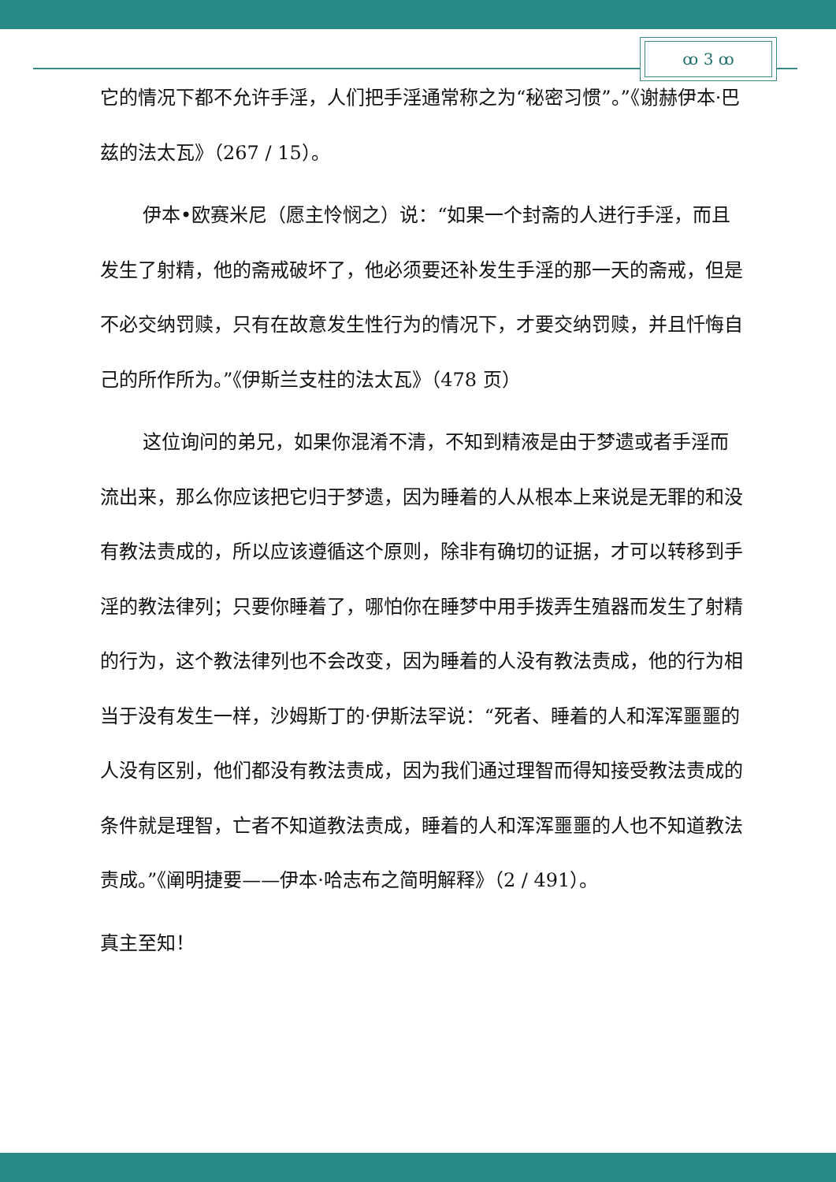ꝏ 3 ꝏ
它的情况下都不允许手淫，人们把手淫通常称之为“秘密习惯”。”《谢赫伊本·巴兹的法太瓦》（267 / 15）。
伊本•欧赛米尼（愿主怜悯之）说：“如果一个封斋的人进行手淫，而且发生了射精，他的斋戒破坏了，他必须要还补发生手淫的那一天的斋戒，但是不必交纳罚赎，只有在故意发生性行为的情况下，才要交纳罚赎，并且忏悔自己的所作所为。”《伊斯兰支柱的法太瓦》（478 页）
这位询问的弟兄，如果你混淆不清，不知到精液是由于梦遗或者手淫而流出来，那么你应该把它归于梦遗，因为睡着的人从根本上来说是无罪的和没有教法责成的，所以应该遵循这个原则，除非有确切的证据，才可以转移到手淫的教法律列；只要你睡着了，哪怕你在睡梦中用手拨弄生殖器而发生了射精的行为，这个教法律列也不会改变，因为睡着的人没有教法责成，他的行为相当于没有发生一样，沙姆斯丁的·伊斯法罕说：“死者、睡着的人和浑浑噩噩的人没有区别，他们都没有教法责成，因为我们通过理智而得知接受教法责成的条件就是理智，亡者不知道教法责成，睡着的人和浑浑噩噩的人也不知道教法责成。”《阐明捷要——伊本·哈志布之简明解释》（2 / 491）。
真主至知！